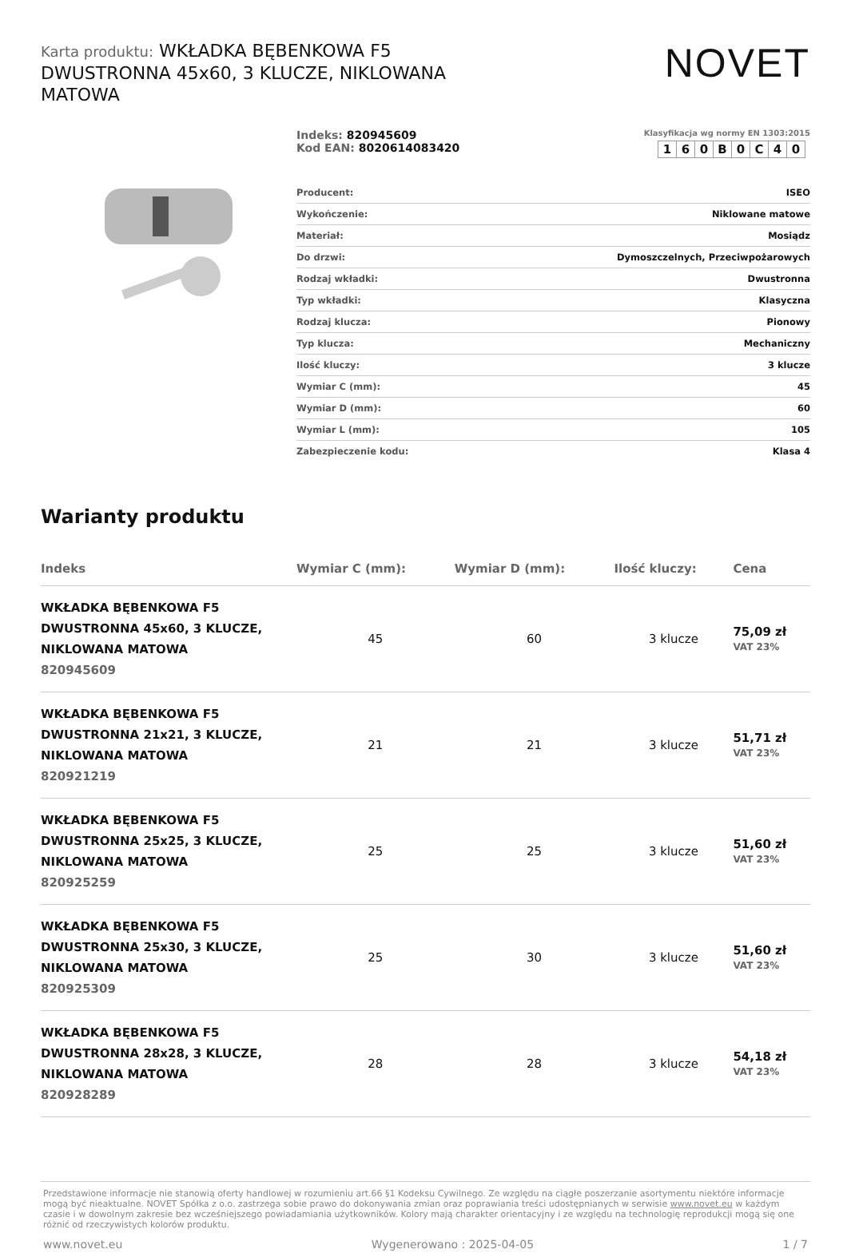Karta produktu: WKŁADKA BĘBENKOWA F5 DWUSTRONNA 45x60, 3 KLUCZE, NIKLOWANA MATOWA
NOVET
Indeks: 820945609
Kod EAN: 8020614083420
Klasyfikacja wg normy EN 1303:2015
| 1 | 6 | 0 | B | 0 | C | 4 | 0 |
| Producent: | ISEO |
| Wykończenie: | Niklowane matowe |
| Materiał: | Mosiądz |
| Do drzwi: | Dymoszczelnych, Przeciwpożarowych |
| Rodzaj wkładki: | Dwustronna |
| Typ wkładki: | Klasyczna |
| Rodzaj klucza: | Pionowy |
| Typ klucza: | Mechaniczny |
| Ilość kluczy: | 3 klucze |
| Wymiar C (mm): | 45 |
| Wymiar D (mm): | 60 |
| Wymiar L (mm): | 105 |
| Zabezpieczenie kodu: | Klasa 4 |
Warianty produktu
| Indeks | Wymiar C (mm): | Wymiar D (mm): | Ilość kluczy: | Cena |
| --- | --- | --- | --- | --- |
| WKŁADKA BĘBENKOWA F5 DWUSTRONNA 45x60, 3 KLUCZE, NIKLOWANA MATOWA 820945609 | 45 | 60 | 3 klucze | 75,09 zł VAT 23% |
| WKŁADKA BĘBENKOWA F5 DWUSTRONNA 21x21, 3 KLUCZE, NIKLOWANA MATOWA 820921219 | 21 | 21 | 3 klucze | 51,71 zł VAT 23% |
| WKŁADKA BĘBENKOWA F5 DWUSTRONNA 25x25, 3 KLUCZE, NIKLOWANA MATOWA 820925259 | 25 | 25 | 3 klucze | 51,60 zł VAT 23% |
| WKŁADKA BĘBENKOWA F5 DWUSTRONNA 25x30, 3 KLUCZE, NIKLOWANA MATOWA 820925309 | 25 | 30 | 3 klucze | 51,60 zł VAT 23% |
| WKŁADKA BĘBENKOWA F5 DWUSTRONNA 28x28, 3 KLUCZE, NIKLOWANA MATOWA 820928289 | 28 | 28 | 3 klucze | 54,18 zł VAT 23% |
Przedstawione informacje nie stanowią oferty handlowej w rozumieniu art.66 §1 Kodeksu Cywilnego. Ze względu na ciągłe poszerzanie asortymentu niektóre informacje mogą być nieaktualne. NOVET Spółka z o.o. zastrzega sobie prawo do dokonywania zmian oraz poprawiania treści udostępnianych w serwisie www.novet.eu w każdym czasie i w dowolnym zakresie bez wcześniejszego powiadamiania użytkowników. Kolory mają charakter orientacyjny i ze względu na technologię reprodukcji mogą się one różnić od rzeczywistych kolorów produktu.
www.novet.eu Wygenerowano : 2025-04-05 1 / 7